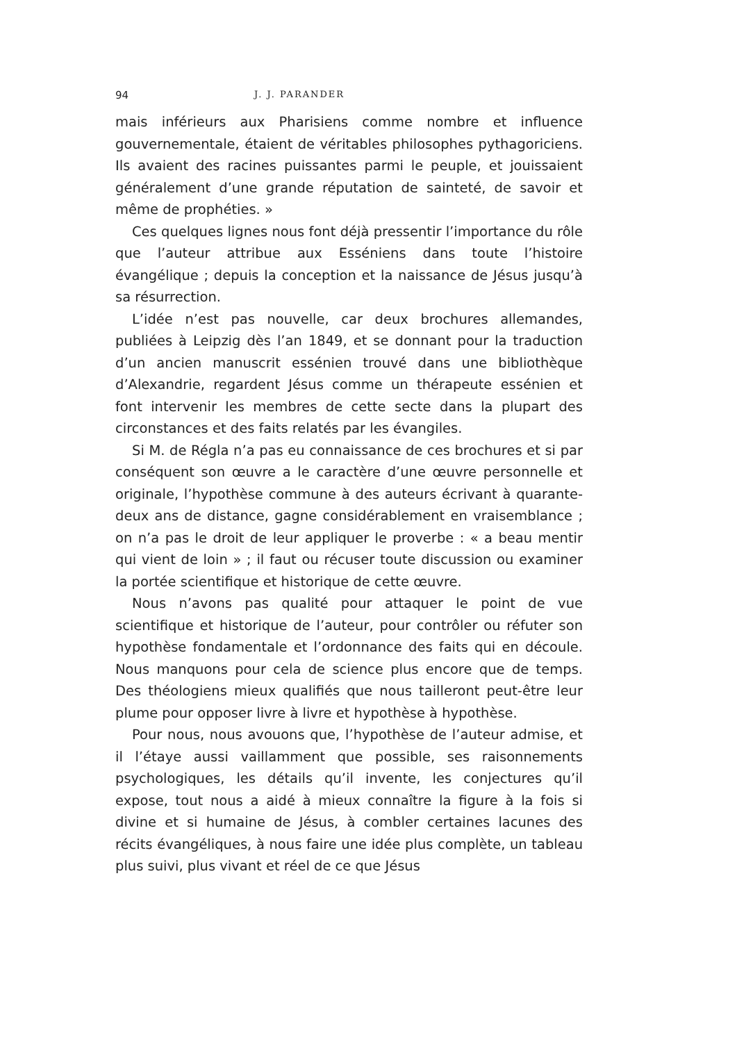94 J. J. PARANDER
mais inférieurs aux Pharisiens comme nombre et influence gouvernementale, étaient de véritables philosophes pythagoriciens. Ils avaient des racines puissantes parmi le peuple, et jouissaient généralement d’une grande réputation de sainteté, de savoir et même de prophéties. »
Ces quelques lignes nous font déjà pressentir l’importance du rôle que l’auteur attribue aux Esséniens dans toute l’histoire évangélique ; depuis la conception et la naissance de Jésus jusqu’à sa résurrection.
L’idée n’est pas nouvelle, car deux brochures allemandes, publiées à Leipzig dès l’an 1849, et se donnant pour la traduction d’un ancien manuscrit essénien trouvé dans une bibliothèque d’Alexandrie, regardent Jésus comme un thérapeute essénien et font intervenir les membres de cette secte dans la plupart des circonstances et des faits relatés par les évangiles.
Si M. de Régla n’a pas eu connaissance de ces brochures et si par conséquent son œuvre a le caractère d’une œuvre personnelle et originale, l’hypothèse commune à des auteurs écrivant à quarante-deux ans de distance, gagne considérablement en vraisemblance ; on n’a pas le droit de leur appliquer le proverbe : « a beau mentir qui vient de loin » ; il faut ou récuser toute discussion ou examiner la portée scientifique et historique de cette œuvre.
Nous n’avons pas qualité pour attaquer le point de vue scientifique et historique de l’auteur, pour contrôler ou réfuter son hypothèse fondamentale et l’ordonnance des faits qui en découle. Nous manquons pour cela de science plus encore que de temps. Des théologiens mieux qualifiés que nous tailleront peut-être leur plume pour opposer livre à livre et hypothèse à hypothèse.
Pour nous, nous avouons que, l’hypothèse de l’auteur admise, et il l’étaye aussi vaillamment que possible, ses raisonnements psychologiques, les détails qu’il invente, les conjectures qu’il expose, tout nous a aidé à mieux connaître la figure à la fois si divine et si humaine de Jésus, à combler certaines lacunes des récits évangéliques, à nous faire une idée plus complète, un tableau plus suivi, plus vivant et réel de ce que Jésus